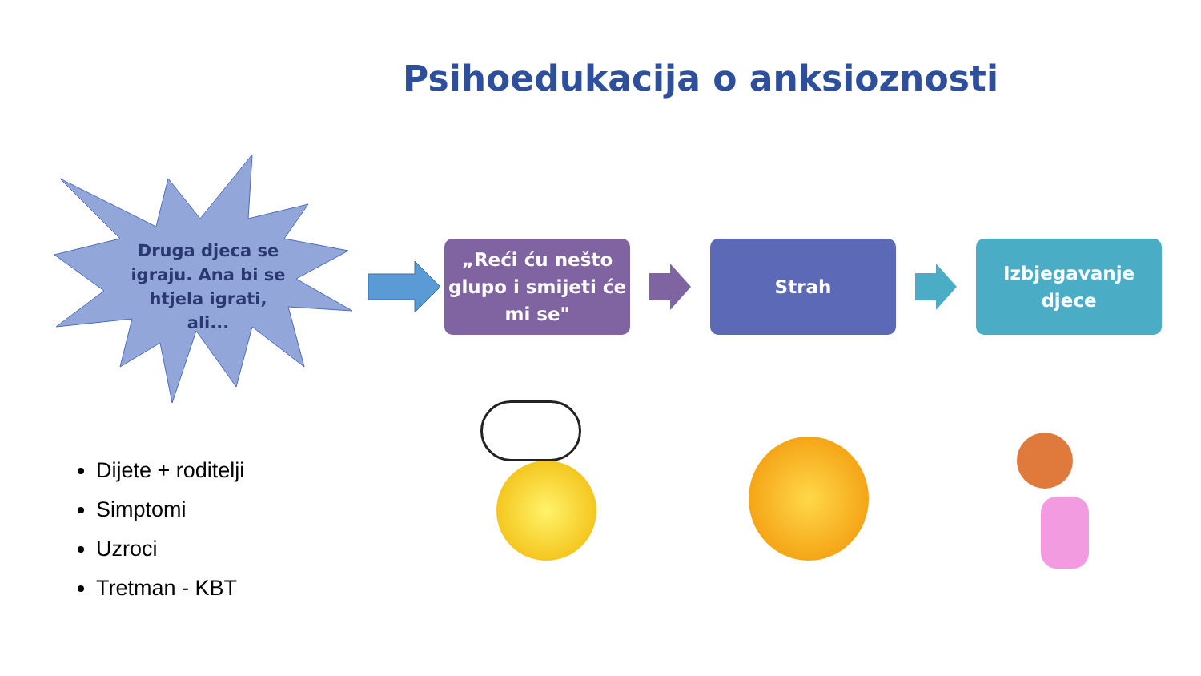Psihoedukacija o anksioznosti
Druga djeca se igraju. Ana bi se htjela igrati, ali...
„Reći ću nešto glupo i smijeti će mi se"
Strah
Izbjegavanje djece
Dijete + roditelji
Simptomi
Uzroci
Tretman - KBT